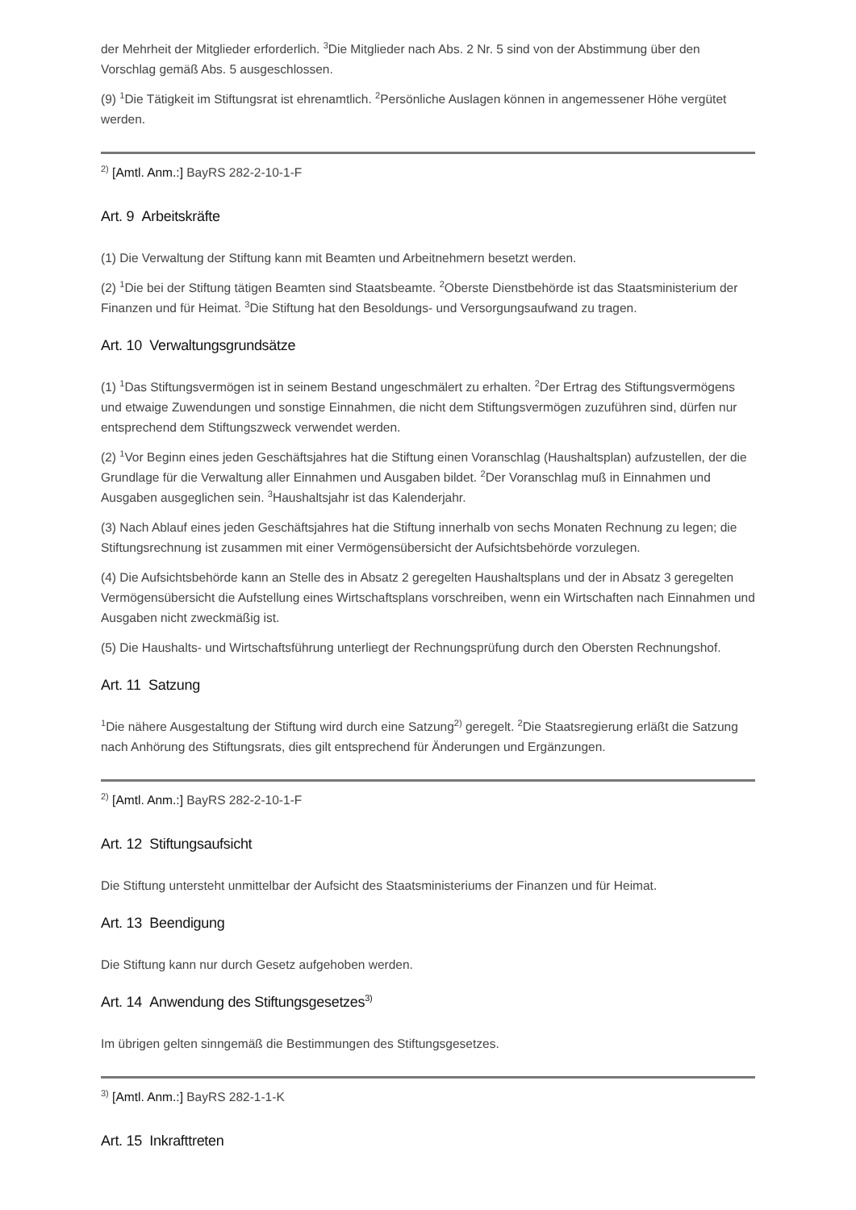der Mehrheit der Mitglieder erforderlich. <sup>3</sup>Die Mitglieder nach Abs. 2 Nr. 5 sind von der Abstimmung über den Vorschlag gemäß Abs. 5 ausgeschlossen.
(9) <sup>1</sup>Die Tätigkeit im Stiftungsrat ist ehrenamtlich. <sup>2</sup>Persönliche Auslagen können in angemessener Höhe vergütet werden.
<sup>2)</sup> [Amtl. Anm.:] BayRS 282-2-10-1-F
Art. 9 Arbeitskräfte
(1) Die Verwaltung der Stiftung kann mit Beamten und Arbeitnehmern besetzt werden.
(2) <sup>1</sup>Die bei der Stiftung tätigen Beamten sind Staatsbeamte. <sup>2</sup>Oberste Dienstbehörde ist das Staatsministerium der Finanzen und für Heimat. <sup>3</sup>Die Stiftung hat den Besoldungs- und Versorgungsaufwand zu tragen.
Art. 10 Verwaltungsgrundsätze
(1) <sup>1</sup>Das Stiftungsvermögen ist in seinem Bestand ungeschmälert zu erhalten. <sup>2</sup>Der Ertrag des Stiftungsvermögens und etwaige Zuwendungen und sonstige Einnahmen, die nicht dem Stiftungsvermögen zuzuführen sind, dürfen nur entsprechend dem Stiftungszweck verwendet werden.
(2) <sup>1</sup>Vor Beginn eines jeden Geschäftsjahres hat die Stiftung einen Voranschlag (Haushaltsplan) aufzustellen, der die Grundlage für die Verwaltung aller Einnahmen und Ausgaben bildet. <sup>2</sup>Der Voranschlag muß in Einnahmen und Ausgaben ausgeglichen sein. <sup>3</sup>Haushaltsjahr ist das Kalenderjahr.
(3) Nach Ablauf eines jeden Geschäftsjahres hat die Stiftung innerhalb von sechs Monaten Rechnung zu legen; die Stiftungsrechnung ist zusammen mit einer Vermögensübersicht der Aufsichtsbehörde vorzulegen.
(4) Die Aufsichtsbehörde kann an Stelle des in Absatz 2 geregelten Haushaltsplans und der in Absatz 3 geregelten Vermögensübersicht die Aufstellung eines Wirtschaftsplans vorschreiben, wenn ein Wirtschaften nach Einnahmen und Ausgaben nicht zweckmäßig ist.
(5) Die Haushalts- und Wirtschaftsführung unterliegt der Rechnungsprüfung durch den Obersten Rechnungshof.
Art. 11 Satzung
<sup>1</sup> Die nähere Ausgestaltung der Stiftung wird durch eine Satzung<sup>2)</sup> geregelt. <sup>2</sup>Die Staatsregierung erläßt die Satzung nach Anhörung des Stiftungsrats, dies gilt entsprechend für Änderungen und Ergänzungen.
<sup>2)</sup> [Amtl. Anm.:] BayRS 282-2-10-1-F
Art. 12 Stiftungsaufsicht
Die Stiftung untersteht unmittelbar der Aufsicht des Staatsministeriums der Finanzen und für Heimat.
Art. 13 Beendigung
Die Stiftung kann nur durch Gesetz aufgehoben werden.
Art. 14 Anwendung des Stiftungsgesetzes<sup>3)</sup>
Im übrigen gelten sinngemäß die Bestimmungen des Stiftungsgesetzes.
<sup>3)</sup> [Amtl. Anm.:] BayRS 282-1-1-K
Art. 15 Inkrafttreten